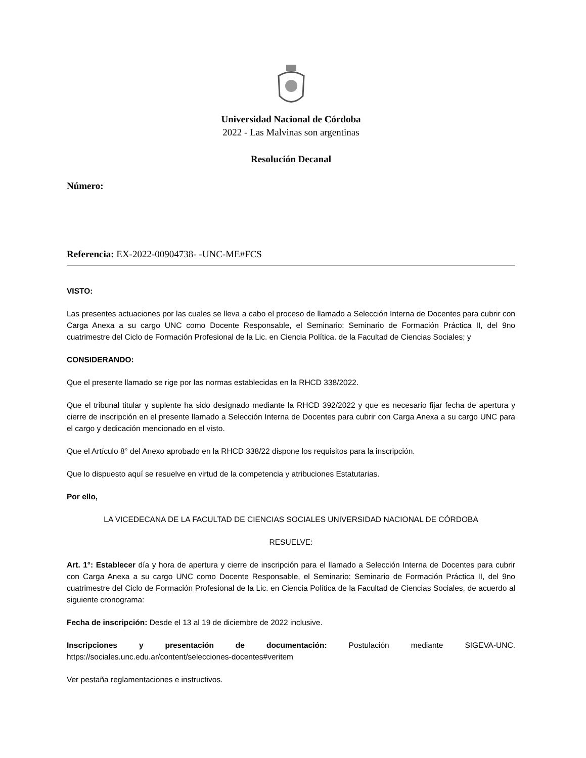Universidad Nacional de Córdoba
2022 - Las Malvinas son argentinas
Resolución Decanal
Número:
Referencia: EX-2022-00904738- -UNC-ME#FCS
VISTO:
Las presentes actuaciones por las cuales se lleva a cabo el proceso de llamado a Selección Interna de Docentes para cubrir con Carga Anexa a su cargo UNC como Docente Responsable, el Seminario: Seminario de Formación Práctica II, del 9no cuatrimestre del Ciclo de Formación Profesional de la Lic. en Ciencia Política. de la Facultad de Ciencias Sociales; y
CONSIDERANDO:
Que el presente llamado se rige por las normas establecidas en la RHCD 338/2022.
Que el tribunal titular y suplente ha sido designado mediante la RHCD 392/2022 y que es necesario fijar fecha de apertura y cierre de inscripción en el presente llamado a Selección Interna de Docentes para cubrir con Carga Anexa a su cargo UNC para el cargo y dedicación mencionado en el visto.
Que el Artículo 8° del Anexo aprobado en la RHCD 338/22 dispone los requisitos para la inscripción.
Que lo dispuesto aquí se resuelve en virtud de la competencia y atribuciones Estatutarias.
Por ello,
LA VICEDECANA DE LA FACULTAD DE CIENCIAS SOCIALES UNIVERSIDAD NACIONAL DE CÓRDOBA
RESUELVE:
Art. 1°: Establecer día y hora de apertura y cierre de inscripción para el llamado a Selección Interna de Docentes para cubrir con Carga Anexa a su cargo UNC como Docente Responsable, el Seminario: Seminario de Formación Práctica II, del 9no cuatrimestre del Ciclo de Formación Profesional de la Lic. en Ciencia Política de la Facultad de Ciencias Sociales, de acuerdo al siguiente cronograma:
Fecha de inscripción: Desde el 13 al 19 de diciembre de 2022 inclusive.
Inscripciones y presentación de documentación: Postulación mediante SIGEVA-UNC. https://sociales.unc.edu.ar/content/selecciones-docentes#veritem
Ver pestaña reglamentaciones e instructivos.